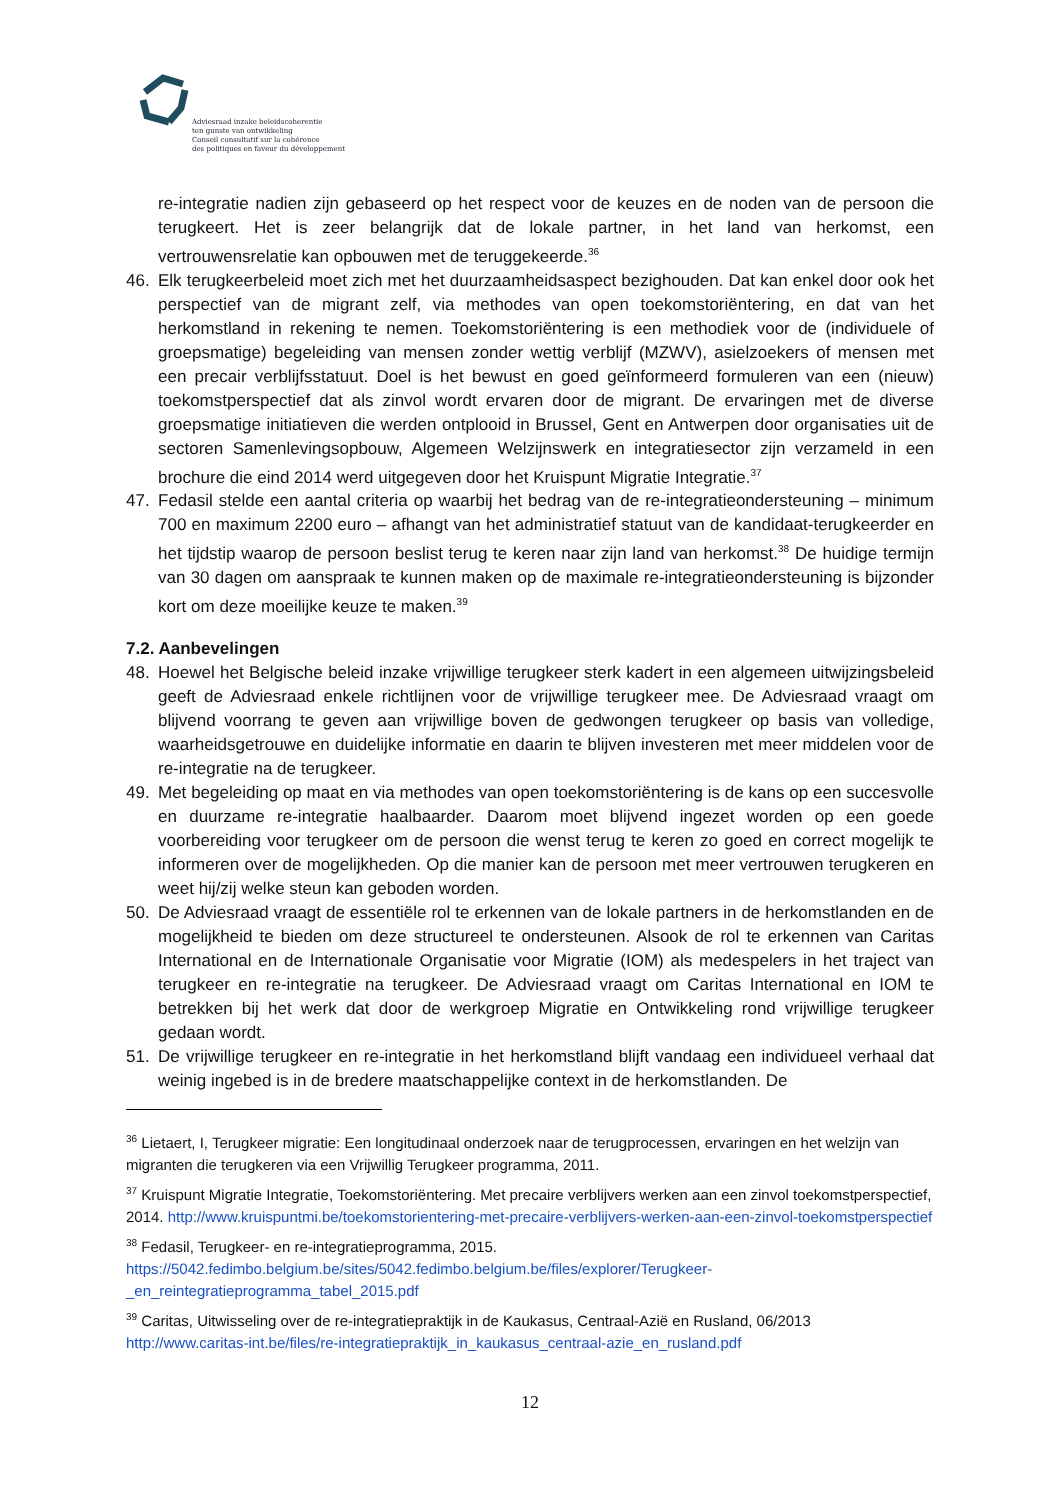Adviesraad inzake beleidscoherentie
ten gunste van ontwikkeling
Conseil consultatif sur la cohérence
des politiques en faveur du développement
re-integratie nadien zijn gebaseerd op het respect voor de keuzes en de noden van de persoon die terugkeert. Het is zeer belangrijk dat de lokale partner, in het land van herkomst, een vertrouwensrelatie kan opbouwen met de teruggekeerde.<sup>36</sup>
46. Elk terugkeerbeleid moet zich met het duurzaamheidsaspect bezighouden. Dat kan enkel door ook het perspectief van de migrant zelf, via methodes van open toekomstoriëntering, en dat van het herkomstland in rekening te nemen. Toekomstoriëntering is een methodiek voor de (individuele of groepsmatige) begeleiding van mensen zonder wettig verblijf (MZWV), asielzoekers of mensen met een precair verblijfsstatuut. Doel is het bewust en goed geïnformeerd formuleren van een (nieuw) toekomstperspectief dat als zinvol wordt ervaren door de migrant. De ervaringen met de diverse groepsmatige initiatieven die werden ontplooid in Brussel, Gent en Antwerpen door organisaties uit de sectoren Samenlevingsopbouw, Algemeen Welzijnswerk en integratiesector zijn verzameld in een brochure die eind 2014 werd uitgegeven door het Kruispunt Migratie Integratie.<sup>37</sup>
47. Fedasil stelde een aantal criteria op waarbij het bedrag van de re-integratieondersteuning – minimum 700 en maximum 2200 euro – afhangt van het administratief statuut van de kandidaat-terugkeerder en het tijdstip waarop de persoon beslist terug te keren naar zijn land van herkomst.<sup>38</sup> De huidige termijn van 30 dagen om aanspraak te kunnen maken op de maximale re-integratieondersteuning is bijzonder kort om deze moeilijke keuze te maken.<sup>39</sup>
7.2. Aanbevelingen
48. Hoewel het Belgische beleid inzake vrijwillige terugkeer sterk kadert in een algemeen uitwijzingsbeleid geeft de Adviesraad enkele richtlijnen voor de vrijwillige terugkeer mee. De Adviesraad vraagt om blijvend voorrang te geven aan vrijwillige boven de gedwongen terugkeer op basis van volledige, waarheidsgetrouwe en duidelijke informatie en daarin te blijven investeren met meer middelen voor de re-integratie na de terugkeer.
49. Met begeleiding op maat en via methodes van open toekomstoriëntering is de kans op een succesvolle en duurzame re-integratie haalbaarder. Daarom moet blijvend ingezet worden op een goede voorbereiding voor terugkeer om de persoon die wenst terug te keren zo goed en correct mogelijk te informeren over de mogelijkheden. Op die manier kan de persoon met meer vertrouwen terugkeren en weet hij/zij welke steun kan geboden worden.
50. De Adviesraad vraagt de essentiële rol te erkennen van de lokale partners in de herkomstlanden en de mogelijkheid te bieden om deze structureel te ondersteunen. Alsook de rol te erkennen van Caritas International en de Internationale Organisatie voor Migratie (IOM) als medespelers in het traject van terugkeer en re-integratie na terugkeer. De Adviesraad vraagt om Caritas International en IOM te betrekken bij het werk dat door de werkgroep Migratie en Ontwikkeling rond vrijwillige terugkeer gedaan wordt.
51. De vrijwillige terugkeer en re-integratie in het herkomstland blijft vandaag een individueel verhaal dat weinig ingebed is in de bredere maatschappelijke context in de herkomstlanden. De
<sup>36</sup> Lietaert, I, Terugkeer migratie: Een longitudinaal onderzoek naar de terugprocessen, ervaringen en het welzijn van migranten die terugkeren via een Vrijwillig Terugkeer programma, 2011.
<sup>37</sup> Kruispunt Migratie Integratie, Toekomstoriëntering. Met precaire verblijvers werken aan een zinvol toekomstperspectief, 2014. http://www.kruispuntmi.be/toekomstorientering-met-precaire-verblijvers-werken-aan-een-zinvol-toekomstperspectief
<sup>38</sup> Fedasil, Terugkeer- en re-integratieprogramma, 2015.
https://5042.fedimbo.belgium.be/sites/5042.fedimbo.belgium.be/files/explorer/Terugkeer-_en_reintegratieprogramma_tabel_2015.pdf
<sup>39</sup> Caritas, Uitwisseling over de re-integratiepraktijk in de Kaukasus, Centraal-Azië en Rusland, 06/2013
http://www.caritas-int.be/files/re-integratiepraktijk_in_kaukasus_centraal-azie_en_rusland.pdf
12